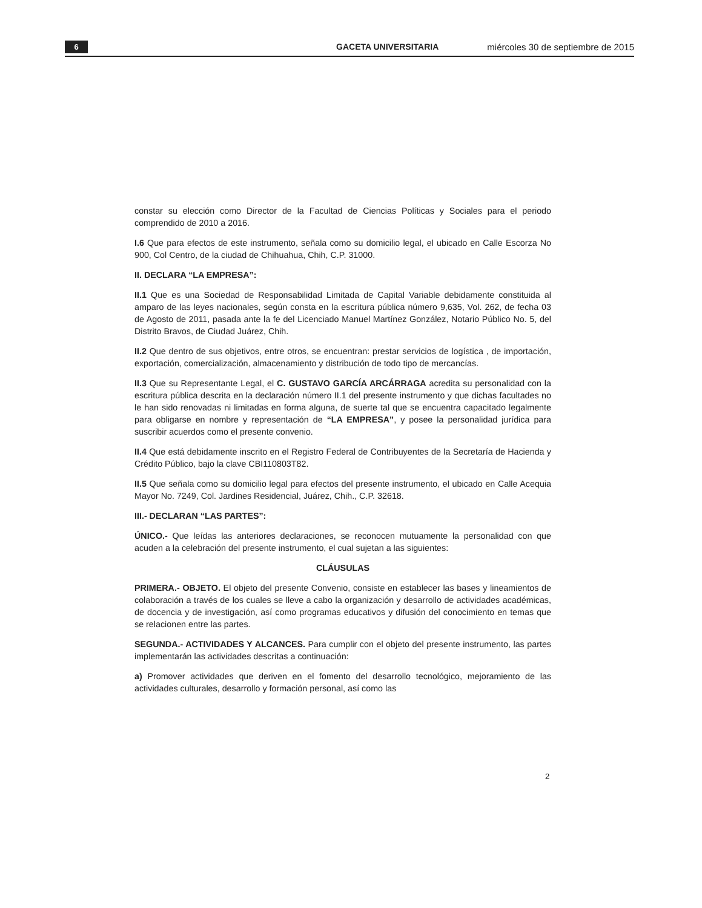6 GACETA UNIVERSITARIA miércoles 30 de septiembre de 2015
constar su elección como Director de la Facultad de Ciencias Políticas y Sociales para el periodo comprendido de 2010 a 2016.
I.6 Que para efectos de este instrumento, señala como su domicilio legal, el ubicado en Calle Escorza No 900, Col Centro, de la ciudad de Chihuahua, Chih, C.P. 31000.
II. DECLARA “LA EMPRESA”:
II.1 Que es una Sociedad de Responsabilidad Limitada de Capital Variable debidamente constituida al amparo de las leyes nacionales, según consta en la escritura pública número 9,635, Vol. 262, de fecha 03 de Agosto de 2011, pasada ante la fe del Licenciado Manuel Martínez González, Notario Público No. 5, del Distrito Bravos, de Ciudad Juárez, Chih.
II.2 Que dentro de sus objetivos, entre otros, se encuentran: prestar servicios de logística , de importación, exportación, comercialización, almacenamiento y distribución de todo tipo de mercancías.
II.3 Que su Representante Legal, el C. GUSTAVO GARCÍA ARCÁRRAGA acredita su personalidad con la escritura pública descrita en la declaración número II.1 del presente instrumento y que dichas facultades no le han sido renovadas ni limitadas en forma alguna, de suerte tal que se encuentra capacitado legalmente para obligarse en nombre y representación de “LA EMPRESA”, y posee la personalidad jurídica para suscribir acuerdos como el presente convenio.
II.4 Que está debidamente inscrito en el Registro Federal de Contribuyentes de la Secretaría de Hacienda y Crédito Público, bajo la clave CBI110803T82.
II.5 Que señala como su domicilio legal para efectos del presente instrumento, el ubicado en Calle Acequia Mayor No. 7249, Col. Jardines Residencial, Juárez, Chih., C.P. 32618.
III.- DECLARAN “LAS PARTES”:
ÚNICO.- Que leídas las anteriores declaraciones, se reconocen mutuamente la personalidad con que acuden a la celebración del presente instrumento, el cual sujetan a las siguientes:
CLÁUSULAS
PRIMERA.- OBJETO. El objeto del presente Convenio, consiste en establecer las bases y lineamientos de colaboración a través de los cuales se lleve a cabo la organización y desarrollo de actividades académicas, de docencia y de investigación, así como programas educativos y difusión del conocimiento en temas que se relacionen entre las partes.
SEGUNDA.- ACTIVIDADES Y ALCANCES. Para cumplir con el objeto del presente instrumento, las partes implementarán las actividades descritas a continuación:
a) Promover actividades que deriven en el fomento del desarrollo tecnológico, mejoramiento de las actividades culturales, desarrollo y formación personal, así como las
2